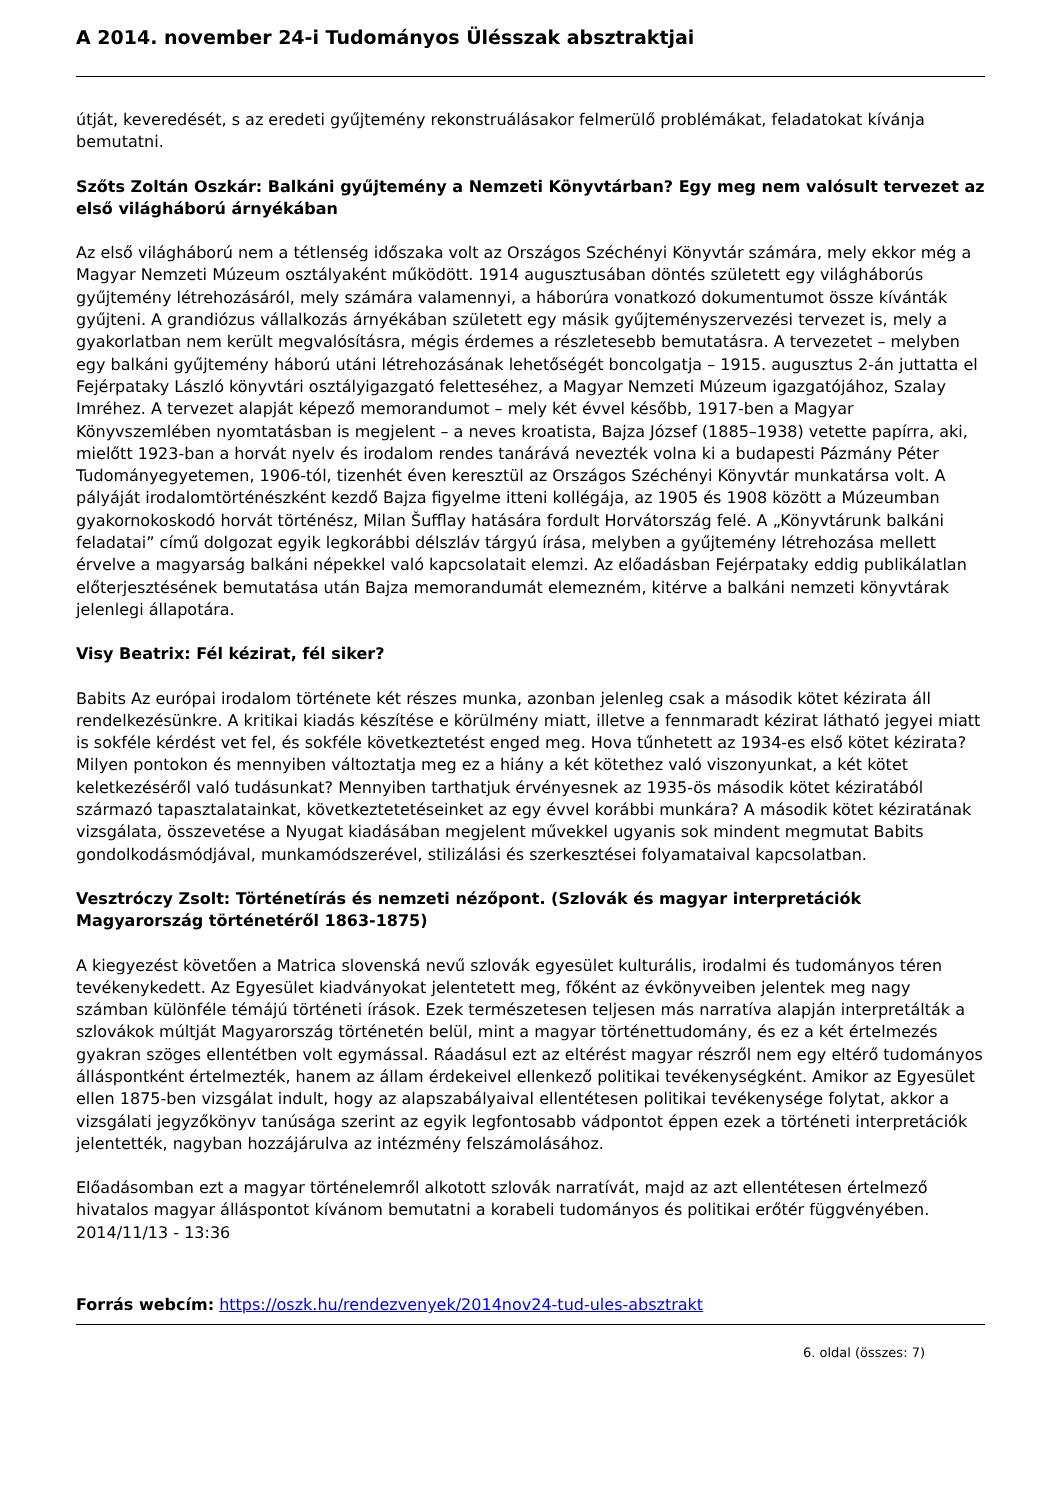A 2014. november 24-i Tudományos Ülésszak absztraktjai
útját, keveredését, s az eredeti gyűjtemény rekonstruálásakor felmerülő problémákat, feladatokat kívánja bemutatni.
Szőts Zoltán Oszkár: Balkáni gyűjtemény a Nemzeti Könyvtárban? Egy meg nem valósult tervezet az első világháború árnyékában
Az első világháború nem a tétlenség időszaka volt az Országos Széchényi Könyvtár számára, mely ekkor még a Magyar Nemzeti Múzeum osztályaként működött. 1914 augusztusában döntés született egy világháborús gyűjtemény létrehozásáról, mely számára valamennyi, a háborúra vonatkozó dokumentumot össze kívánták gyűjteni. A grandiózus vállalkozás árnyékában született egy másik gyűjteményszervezési tervezet is, mely a gyakorlatban nem került megvalósításra, mégis érdemes a részletesebb bemutatásra. A tervezetet – melyben egy balkáni gyűjtemény háború utáni létrehozásának lehetőségét boncolgatja – 1915. augusztus 2-án juttatta el Fejérpataky László könyvtári osztályigazgató feletteséhez, a Magyar Nemzeti Múzeum igazgatójához, Szalay Imréhez. A tervezet alapját képező memorandumot – mely két évvel később, 1917-ben a Magyar Könyvszemlében nyomtatásban is megjelent – a neves kroatista, Bajza József (1885–1938) vetette papírra, aki, mielőtt 1923-ban a horvát nyelv és irodalom rendes tanárává nevezték volna ki a budapesti Pázmány Péter Tudományegyetemen, 1906-tól, tizenhét éven keresztül az Országos Széchényi Könyvtár munkatársa volt. A pályáját irodalomtörténészként kezdő Bajza figyelme itteni kollégája, az 1905 és 1908 között a Múzeumban gyakornokoskodó horvát történész, Milan Šufflay hatására fordult Horvátország felé. A „Könyvtárunk balkáni feladatai” című dolgozat egyik legkorábbi délszláv tárgyú írása, melyben a gyűjtemény létrehozása mellett érvelve a magyarság balkáni népekkel való kapcsolatait elemzi. Az előadásban Fejérpataky eddig publikálatlan előterjesztésének bemutatása után Bajza memorandumát elemezném, kitérve a balkáni nemzeti könyvtárak jelenlegi állapotára.
Visy Beatrix: Fél kézirat, fél siker?
Babits Az európai irodalom története két részes munka, azonban jelenleg csak a második kötet kézirata áll rendelkezésünkre. A kritikai kiadás készítése e körülmény miatt, illetve a fennmaradt kézirat látható jegyei miatt is sokféle kérdést vet fel, és sokféle következtetést enged meg. Hova tűnhetett az 1934-es első kötet kézirata? Milyen pontokon és mennyiben változtatja meg ez a hiány a két kötethez való viszonyunkat, a két kötet keletkezéséről való tudásunkat? Mennyiben tarthatjuk érvényesnek az 1935-ös második kötet kéziratából származó tapasztalatainkat, következtetetéseinket az egy évvel korábbi munkára? A második kötet kéziratának vizsgálata, összevetése a Nyugat kiadásában megjelent művekkel ugyanis sok mindent megmutat Babits gondolkodásmódjával, munkamódszerével, stilizálási és szerkesztései folyamataival kapcsolatban.
Vesztróczy Zsolt: Történetírás és nemzeti nézőpont. (Szlovák és magyar interpretációk Magyarország történetéről 1863-1875)
A kiegyezést követően a Matrica slovenská nevű szlovák egyesület kulturális, irodalmi és tudományos téren tevékenykedett. Az Egyesület kiadványokat jelentetett meg, főként az évkönyveiben jelentek meg nagy számban különféle témájú történeti írások. Ezek természetesen teljesen más narratíva alapján interpretálták a szlovákok múltját Magyarország történetén belül, mint a magyar történettudomány, és ez a két értelmezés gyakran szöges ellentétben volt egymással. Ráadásul ezt az eltérést magyar részről nem egy eltérő tudományos álláspontként értelmezték, hanem az állam érdekeivel ellenkező politikai tevékenységként. Amikor az Egyesület ellen 1875-ben vizsgálat indult, hogy az alapszabályaival ellentétesen politikai tevékenysége folytat, akkor a vizsgálati jegyzőkönyv tanúsága szerint az egyik legfontosabb vádpontot éppen ezek a történeti interpretációk jelentették, nagyban hozzájárulva az intézmény felszámolásához.
Előadásomban ezt a magyar történelemről alkotott szlovák narratívát, majd az azt ellentétesen értelmező hivatalos magyar álláspontot kívánom bemutatni a korabeli tudományos és politikai erőtér függvényében.
2014/11/13 - 13:36
Forrás webcím: https://oszk.hu/rendezvenyek/2014nov24-tud-ules-absztrakt
6. oldal (összes: 7)